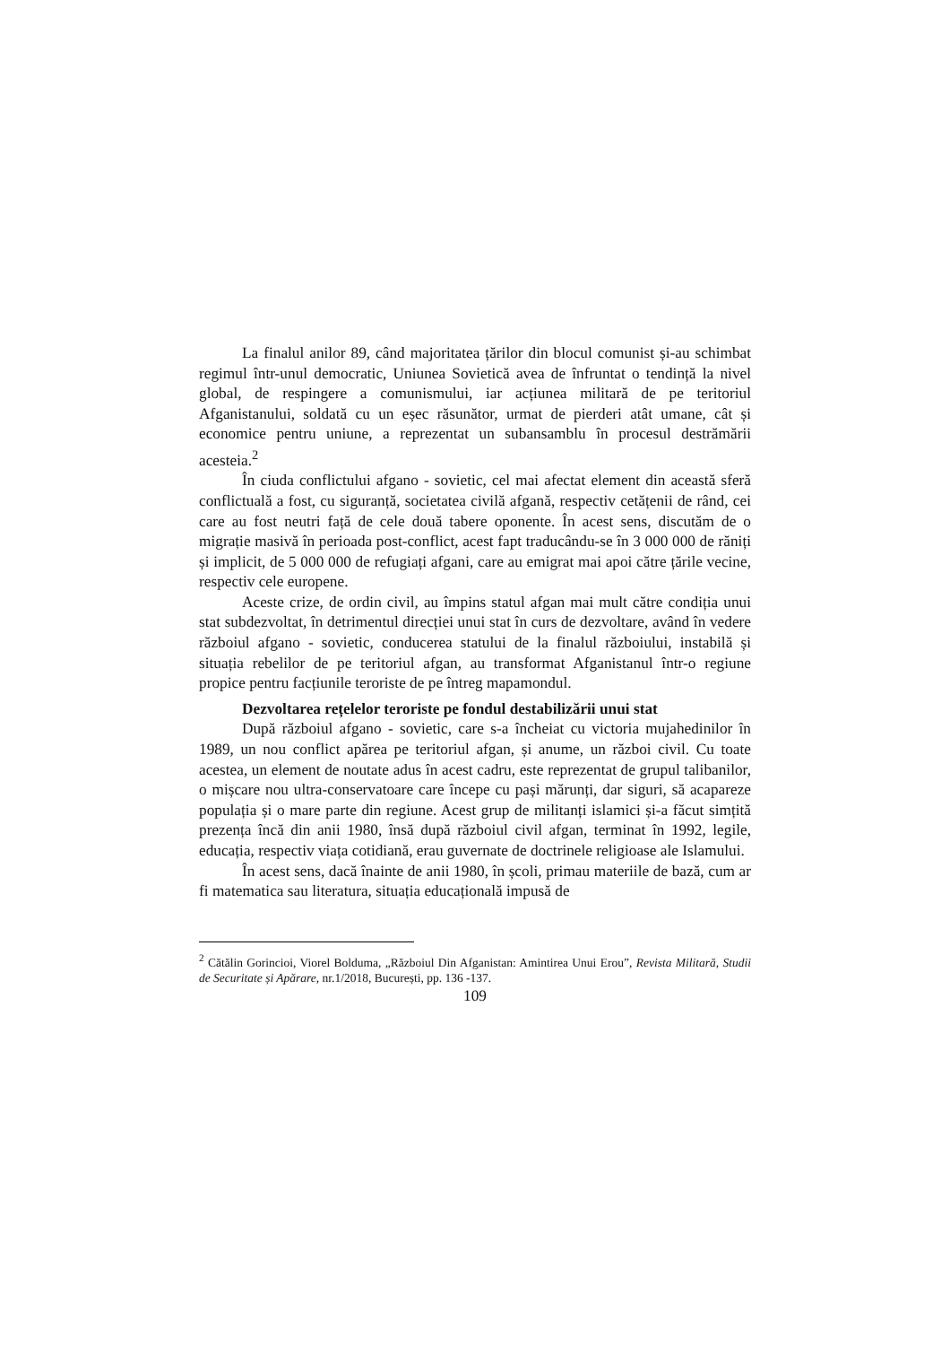La finalul anilor 89, când majoritatea țărilor din blocul comunist și-au schimbat regimul într-unul democratic, Uniunea Sovietică avea de înfruntat o tendință la nivel global, de respingere a comunismului, iar acțiunea militară de pe teritoriul Afganistanului, soldată cu un eșec răsunător, urmat de pierderi atât umane, cât și economice pentru uniune, a reprezentat un subansamblu în procesul destrămării acesteia.<sup>2</sup>
În ciuda conflictului afgano - sovietic, cel mai afectat element din această sferă conflictuală a fost, cu siguranță, societatea civilă afgană, respectiv cetățenii de rând, cei care au fost neutri față de cele două tabere oponente. În acest sens, discutăm de o migrație masivă în perioada post-conflict, acest fapt traducându-se în 3 000 000 de răniți și implicit, de 5 000 000 de refugiați afgani, care au emigrat mai apoi către țările vecine, respectiv cele europene.
Aceste crize, de ordin civil, au împins statul afgan mai mult către condiția unui stat subdezvoltat, în detrimentul direcției unui stat în curs de dezvoltare, având în vedere războiul afgano - sovietic, conducerea statului de la finalul războiului, instabilă și situația rebelilor de pe teritoriul afgan, au transformat Afganistanul într-o regiune propice pentru facțiunile teroriste de pe întreg mapamondul.
Dezvoltarea rețelelor teroriste pe fondul destabilizării unui stat
După războiul afgano - sovietic, care s-a încheiat cu victoria mujahedinilor în 1989, un nou conflict apărea pe teritoriul afgan, și anume, un război civil. Cu toate acestea, un element de noutate adus în acest cadru, este reprezentat de grupul talibanilor, o mișcare nou ultra-conservatoare care începe cu pași mărunți, dar siguri, să acapareze populația și o mare parte din regiune. Acest grup de militanți islamici și-a făcut simțită prezența încă din anii 1980, însă după războiul civil afgan, terminat în 1992, legile, educația, respectiv viața cotidiană, erau guvernate de doctrinele religioase ale Islamului.
În acest sens, dacă înainte de anii 1980, în școli, primau materiile de bază, cum ar fi matematica sau literatura, situația educațională impusă de
<sup>2</sup> Cătălin Gorincioi, Viorel Bolduma, „Războiul Din Afganistan: Amintirea Unui Erou”, Revista Militară, Studii de Securitate și Apărare, nr.1/2018, București, pp. 136 -137.
109